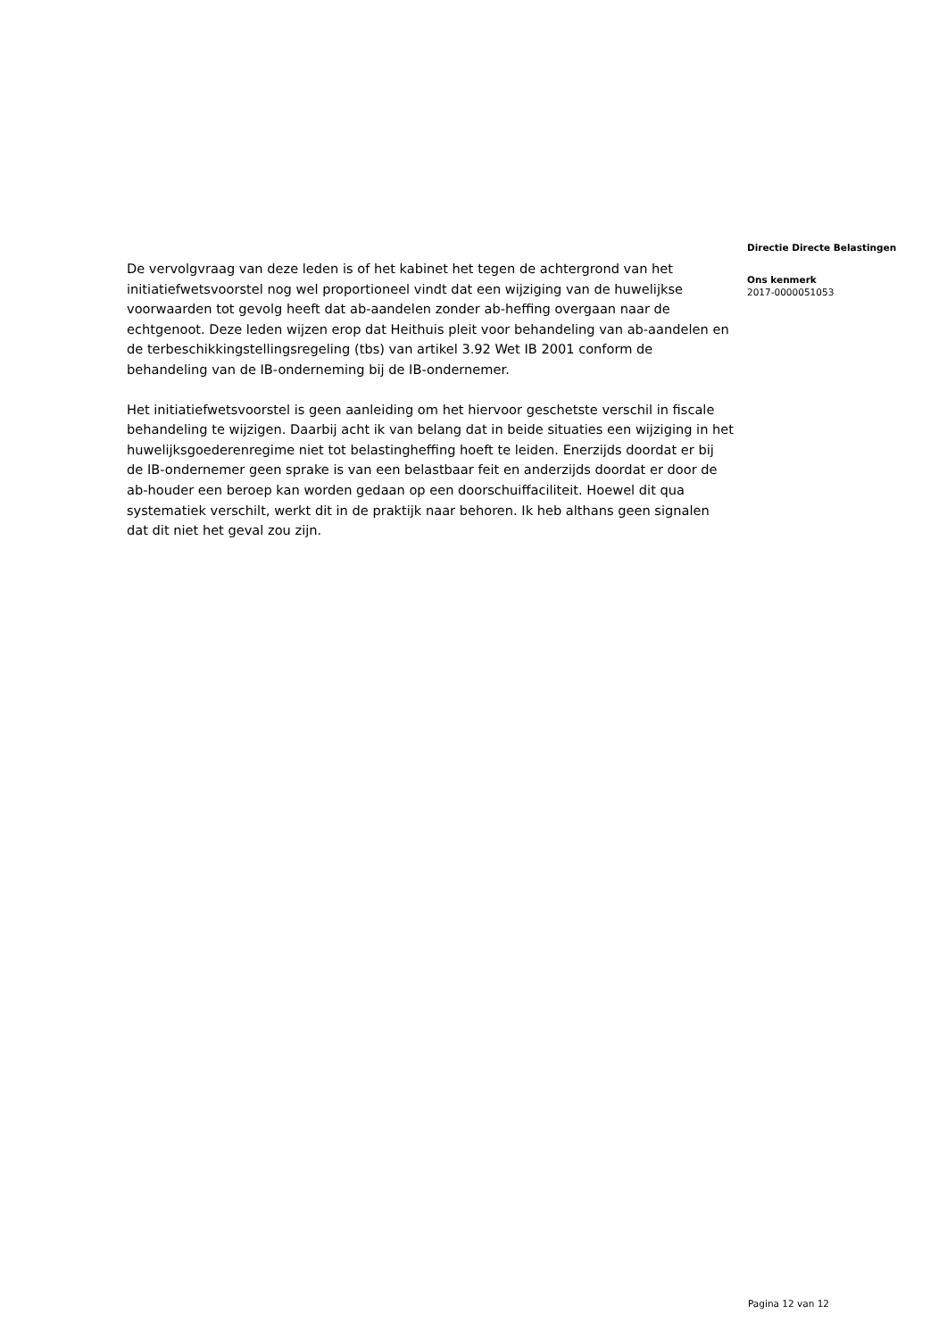De vervolgvraag van deze leden is of het kabinet het tegen de achtergrond van het initiatiefwetsvoorstel nog wel proportioneel vindt dat een wijziging van de huwelijkse voorwaarden tot gevolg heeft dat ab-aandelen zonder ab-heffing overgaan naar de echtgenoot. Deze leden wijzen erop dat Heithuis pleit voor behandeling van ab-aandelen en de terbeschikkingstellingsregeling (tbs) van artikel 3.92 Wet IB 2001 conform de behandeling van de IB-onderneming bij de IB-ondernemer.
Het initiatiefwetsvoorstel is geen aanleiding om het hiervoor geschetste verschil in fiscale behandeling te wijzigen. Daarbij acht ik van belang dat in beide situaties een wijziging in het huwelijksgoederenregime niet tot belastingheffing hoeft te leiden. Enerzijds doordat er bij de IB-ondernemer geen sprake is van een belastbaar feit en anderzijds doordat er door de ab-houder een beroep kan worden gedaan op een doorschuiffaciliteit. Hoewel dit qua systematiek verschilt, werkt dit in de praktijk naar behoren. Ik heb althans geen signalen dat dit niet het geval zou zijn.
Directie Directe Belastingen
Ons kenmerk
2017-0000051053
Pagina 12 van 12